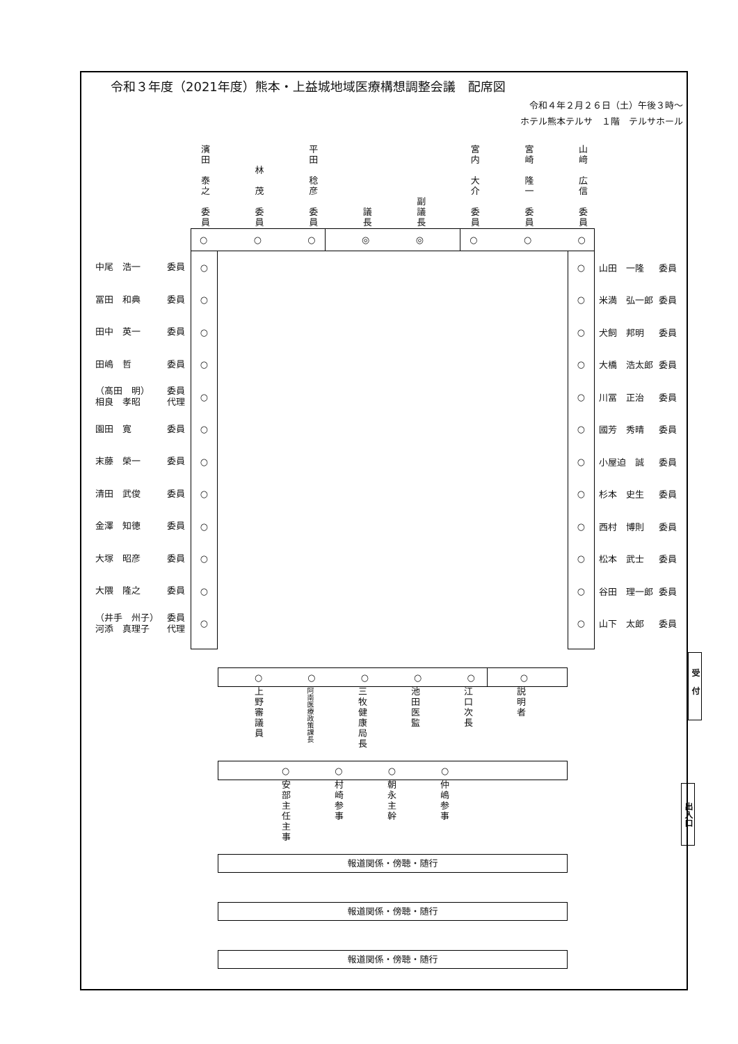令和３年度（2021年度）熊本・上益城地域医療構想調整会議　配席図
令和４年２月２６日（土）午後３時～
ホテル熊本テルサ　１階　テルサホール
濱田　泰之　委員
林　茂　委員
平田　稔彦　委員
議長
副議長
宮内　大介　委員
宮崎　隆一　委員
山﨑　広信　委員
○ ○ ○ ◎ ◎ ○ ○ ○
中尾　浩一 委員
冨田　和典 委員
田中　英一 委員
田嶋　哲 委員
（髙田　明）
相良　孝昭 委員
代理
園田　寛 委員
末藤　榮一 委員
清田　武俊 委員
金澤　知徳 委員
大塚　昭彦 委員
大隈　隆之 委員
（井手　州子）
河添　真理子 委員
代理
○
○
○
○
○
○
○
○
○
○
○
○
○
○
○
○
○
○
○
○
○
○
○
○
山田　一隆 委員
米満　弘一郎 委員
犬飼　邦明 委員
大橋　浩太郎 委員
川冨　正治 委員
國芳　秀晴 委員
小屋迫　誠 委員
杉本　史生 委員
西村　博則 委員
松本　武士 委員
谷田　理一郎 委員
山下　太郎 委員
○ ○ ○ ○ ○ ○
上野審議員
阿南医療政策課長
三牧健康局長
池田医監
江口次長
説明者
○ ○ ○ ○
安部主任主事
村崎参事
朝永主幹
仲嶋参事
報道関係・傍聴・随行
報道関係・傍聴・随行
報道関係・傍聴・随行
受付
出入口